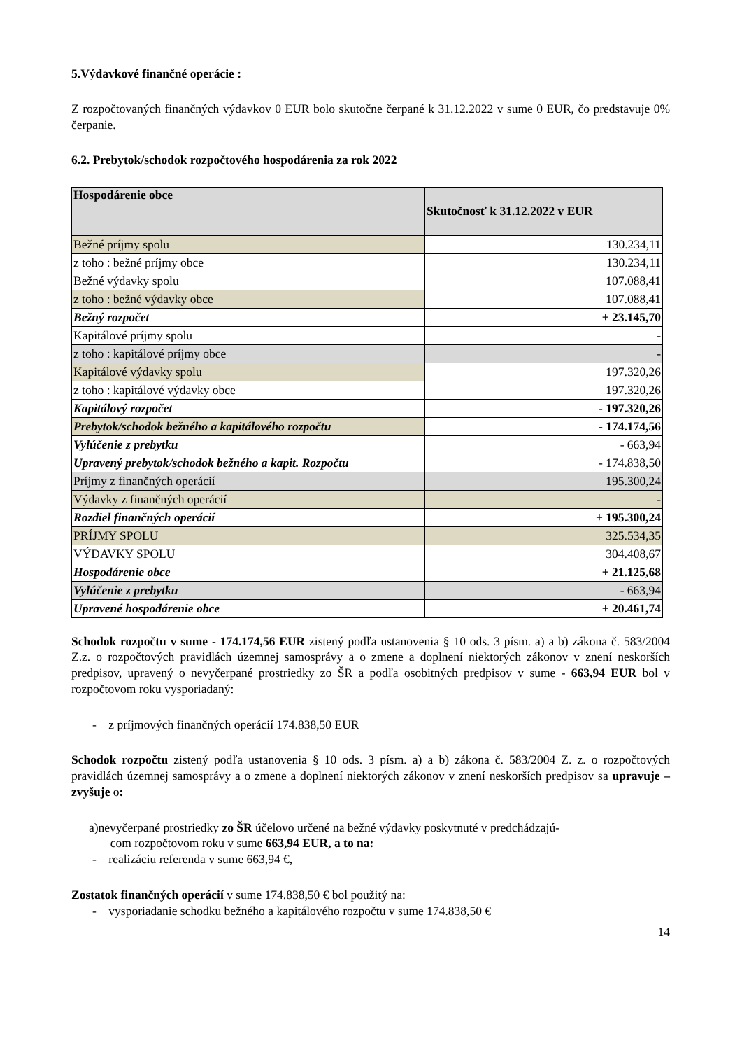5.Výdavkové finančné operácie :
Z rozpočtovaných finančných výdavkov 0 EUR bolo skutočne čerpané k 31.12.2022 v sume 0 EUR, čo predstavuje 0% čerpanie.
6.2. Prebytok/schodok rozpočtového hospodárenia za rok 2022
| Hospodárenie obce | Skutočnosť k 31.12.2022 v EUR |
| --- | --- |
| Bežné príjmy spolu | 130.234,11 |
| z toho : bežné príjmy obce | 130.234,11 |
| Bežné výdavky spolu | 107.088,41 |
| z toho : bežné výdavky obce | 107.088,41 |
| Bežný rozpočet | + 23.145,70 |
| Kapitálové príjmy spolu | - |
| z toho : kapitálové príjmy obce | - |
| Kapitálové výdavky spolu | 197.320,26 |
| z toho : kapitálové výdavky obce | 197.320,26 |
| Kapitálový rozpočet | - 197.320,26 |
| Prebytok/schodok bežného a kapitálového rozpočtu | - 174.174,56 |
| Vylúčenie z prebytku | - 663,94 |
| Upravený prebytok/schodok bežného a kapit. Rozpočtu | - 174.838,50 |
| Príjmy z finančných operácií | 195.300,24 |
| Výdavky z finančných operácií | - |
| Rozdiel finančných operácií | + 195.300,24 |
| PRÍJMY SPOLU | 325.534,35 |
| VÝDAVKY SPOLU | 304.408,67 |
| Hospodárenie obce | + 21.125,68 |
| Vylúčenie z prebytku | - 663,94 |
| Upravené hospodárenie obce | + 20.461,74 |
Schodok rozpočtu v sume - 174.174,56 EUR zistený podľa ustanovenia § 10 ods. 3 písm. a) a b) zákona č. 583/2004 Z.z. o rozpočtových pravidlách územnej samosprávy a o zmene a doplnení niektorých zákonov v znení neskorších predpisov, upravený o nevyčerpané prostriedky zo ŠR a podľa osobitných predpisov v sume - 663,94 EUR bol v rozpočtovom roku vysporiadaný:
- z príjmových finančných operácií 174.838,50 EUR
Schodok rozpočtu zistený podľa ustanovenia § 10 ods. 3 písm. a) a b) zákona č. 583/2004 Z. z. o rozpočtových pravidlách územnej samosprávy a o zmene a doplnení niektorých zákonov v znení neskorších predpisov sa upravuje – zvyšuje o:
a)nevyčerpané prostriedky zo ŠR účelovo určené na bežné výdavky poskytnuté v predchádzajú-
com rozpočtovom roku v sume 663,94 EUR, a to na:
- realizáciu referenda v sume 663,94 €,
Zostatok finančných operácií v sume 174.838,50 € bol použitý na:
- vysporiadanie schodku bežného a kapitálového rozpočtu v sume 174.838,50 €
14